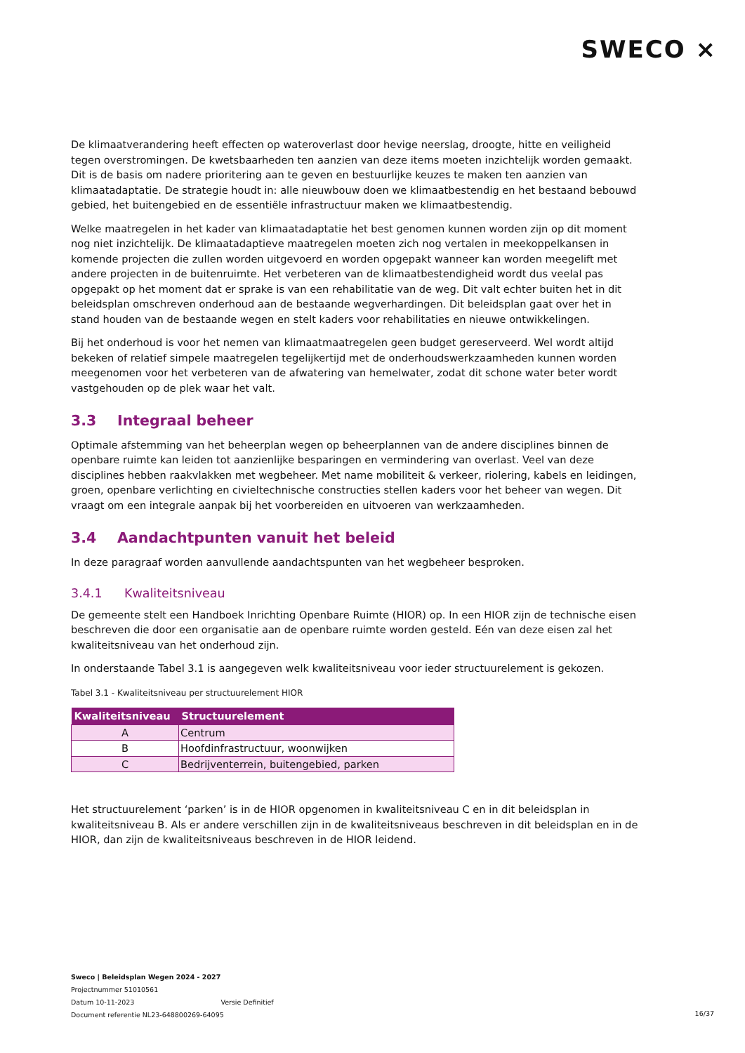SWECO ⨯
De klimaatverandering heeft effecten op wateroverlast door hevige neerslag, droogte, hitte en veiligheid tegen overstromingen. De kwetsbaarheden ten aanzien van deze items moeten inzichtelijk worden gemaakt. Dit is de basis om nadere prioritering aan te geven en bestuurlijke keuzes te maken ten aanzien van klimaatadaptatie. De strategie houdt in: alle nieuwbouw doen we klimaatbestendig en het bestaand bebouwd gebied, het buitengebied en de essentiële infrastructuur maken we klimaatbestendig.
Welke maatregelen in het kader van klimaatadaptatie het best genomen kunnen worden zijn op dit moment nog niet inzichtelijk. De klimaatadaptieve maatregelen moeten zich nog vertalen in meekoppelkansen in komende projecten die zullen worden uitgevoerd en worden opgepakt wanneer kan worden meegelift met andere projecten in de buitenruimte. Het verbeteren van de klimaatbestendigheid wordt dus veelal pas opgepakt op het moment dat er sprake is van een rehabilitatie van de weg. Dit valt echter buiten het in dit beleidsplan omschreven onderhoud aan de bestaande wegverhardingen. Dit beleidsplan gaat over het in stand houden van de bestaande wegen en stelt kaders voor rehabilitaties en nieuwe ontwikkelingen.
Bij het onderhoud is voor het nemen van klimaatmaatregelen geen budget gereserveerd. Wel wordt altijd bekeken of relatief simpele maatregelen tegelijkertijd met de onderhoudswerkzaamheden kunnen worden meegenomen voor het verbeteren van de afwatering van hemelwater, zodat dit schone water beter wordt vastgehouden op de plek waar het valt.
3.3 Integraal beheer
Optimale afstemming van het beheerplan wegen op beheerplannen van de andere disciplines binnen de openbare ruimte kan leiden tot aanzienlijke besparingen en vermindering van overlast. Veel van deze disciplines hebben raakvlakken met wegbeheer. Met name mobiliteit & verkeer, riolering, kabels en leidingen, groen, openbare verlichting en civieltechnische constructies stellen kaders voor het beheer van wegen. Dit vraagt om een integrale aanpak bij het voorbereiden en uitvoeren van werkzaamheden.
3.4 Aandachtpunten vanuit het beleid
In deze paragraaf worden aanvullende aandachtspunten van het wegbeheer besproken.
3.4.1 Kwaliteitsniveau
De gemeente stelt een Handboek Inrichting Openbare Ruimte (HIOR) op. In een HIOR zijn de technische eisen beschreven die door een organisatie aan de openbare ruimte worden gesteld. Eén van deze eisen zal het kwaliteitsniveau van het onderhoud zijn.
In onderstaande Tabel 3.1 is aangegeven welk kwaliteitsniveau voor ieder structuurelement is gekozen.
Tabel 3.1 - Kwaliteitsniveau per structuurelement HIOR
| Kwaliteitsniveau | Structuurelement |
| --- | --- |
| A | Centrum |
| B | Hoofdinfrastructuur, woonwijken |
| C | Bedrijventerrein, buitengebied, parken |
Het structuurelement ‘parken’ is in de HIOR opgenomen in kwaliteitsniveau C en in dit beleidsplan in kwaliteitsniveau B. Als er andere verschillen zijn in de kwaliteitsniveaus beschreven in dit beleidsplan en in de HIOR, dan zijn de kwaliteitsniveaus beschreven in de HIOR leidend.
Sweco | Beleidsplan Wegen 2024 - 2027
Projectnummer 51010561
Datum 10-11-2023 Versie Definitief
Document referentie NL23-648800269-64095
16/37